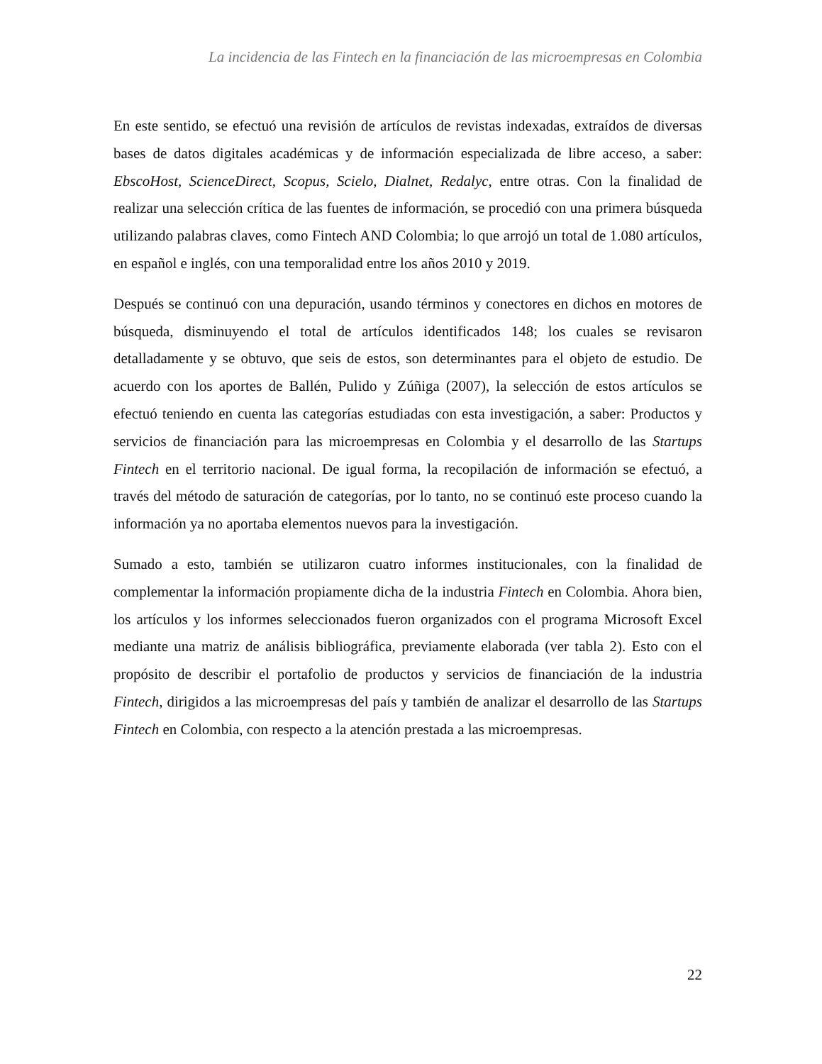La incidencia de las Fintech en la financiación de las microempresas en Colombia
En este sentido, se efectuó una revisión de artículos de revistas indexadas, extraídos de diversas bases de datos digitales académicas y de información especializada de libre acceso, a saber: EbscoHost, ScienceDirect, Scopus, Scielo, Dialnet, Redalyc, entre otras. Con la finalidad de realizar una selección crítica de las fuentes de información, se procedió con una primera búsqueda utilizando palabras claves, como Fintech AND Colombia; lo que arrojó un total de 1.080 artículos, en español e inglés, con una temporalidad entre los años 2010 y 2019.
Después se continuó con una depuración, usando términos y conectores en dichos en motores de búsqueda, disminuyendo el total de artículos identificados 148; los cuales se revisaron detalladamente y se obtuvo, que seis de estos, son determinantes para el objeto de estudio. De acuerdo con los aportes de Ballén, Pulido y Zúñiga (2007), la selección de estos artículos se efectuó teniendo en cuenta las categorías estudiadas con esta investigación, a saber: Productos y servicios de financiación para las microempresas en Colombia y el desarrollo de las Startups Fintech en el territorio nacional. De igual forma, la recopilación de información se efectuó, a través del método de saturación de categorías, por lo tanto, no se continuó este proceso cuando la información ya no aportaba elementos nuevos para la investigación.
Sumado a esto, también se utilizaron cuatro informes institucionales, con la finalidad de complementar la información propiamente dicha de la industria Fintech en Colombia. Ahora bien, los artículos y los informes seleccionados fueron organizados con el programa Microsoft Excel mediante una matriz de análisis bibliográfica, previamente elaborada (ver tabla 2). Esto con el propósito de describir el portafolio de productos y servicios de financiación de la industria Fintech, dirigidos a las microempresas del país y también de analizar el desarrollo de las Startups Fintech en Colombia, con respecto a la atención prestada a las microempresas.
22